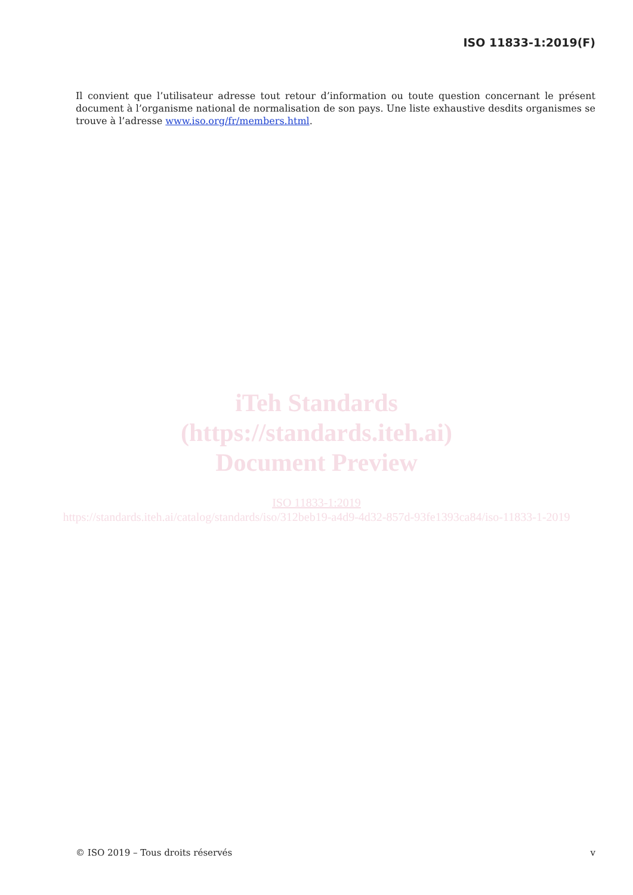ISO 11833-1:2019(F)
Il convient que l’utilisateur adresse tout retour d’information ou toute question concernant le présent document à l’organisme national de normalisation de son pays. Une liste exhaustive desdits organismes se trouve à l’adresse www.iso.org/fr/members.html.
iTeh Standards
(https://standards.iteh.ai)
Document Preview
ISO 11833-1:2019
https://standards.iteh.ai/catalog/standards/iso/312beb19-a4d9-4d32-857d-93fe1393ca84/iso-11833-1-2019
© ISO 2019 – Tous droits réservés v